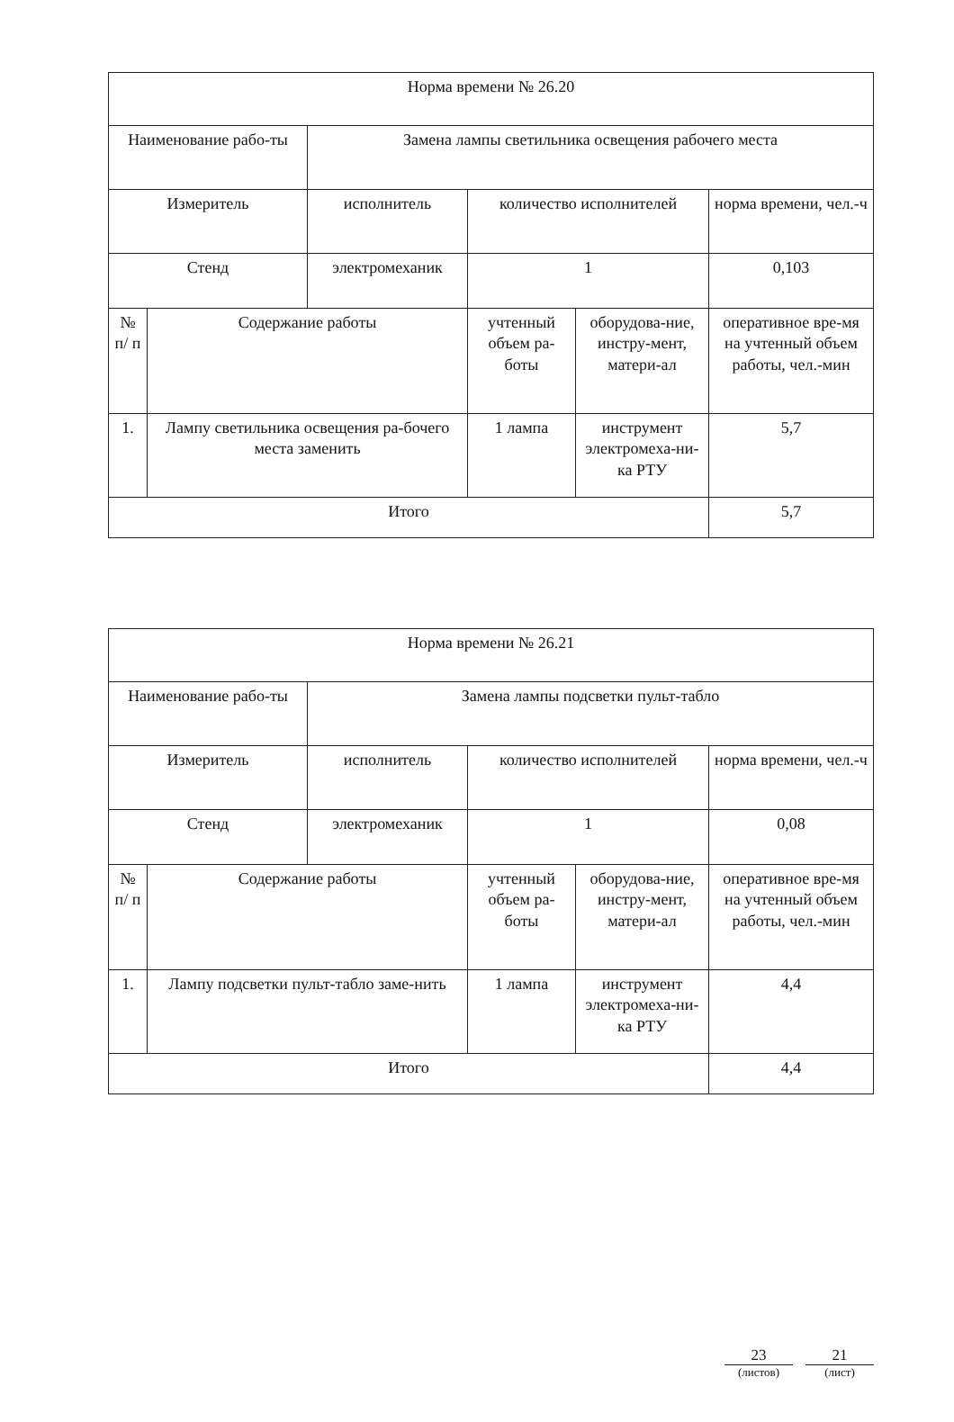| Норма времени № 26.20 | | | | | |
| Наименование рабо-ты | | Замена лампы светильника освещения рабочего места | | | |
| Измеритель | | исполнитель | количество исполнителей | | норма времени, чел.-ч |
| Стенд | | электромеханик | 1 | | 0,103 |
| № п/ п | Содержание работы | | учтенный объем ра-боты | оборудова-ние, инстру-мент, матери-ал | оперативное вре-мя на учтенный объем работы, чел.-мин |
| 1. | Лампу светильника освещения ра-бочего места заменить | | 1 лампа | инструмент электромеха-ни-ка РТУ | 5,7 |
| Итого | | | | | 5,7 |
| Норма времени № 26.21 | | | | | |
| Наименование рабо-ты | | Замена лампы подсветки пульт-табло | | | |
| Измеритель | | исполнитель | количество исполнителей | | норма времени, чел.-ч |
| Стенд | | электромеханик | 1 | | 0,08 |
| № п/ п | Содержание работы | | учтенный объем ра-боты | оборудова-ние, инстру-мент, матери-ал | оперативное вре-мя на учтенный объем работы, чел.-мин |
| 1. | Лампу подсветки пульт-табло заме-нить | | 1 лампа | инструмент электромеха-ни-ка РТУ | 4,4 |
| Итого | | | | | 4,4 |
23
(листов)
21
(лист)